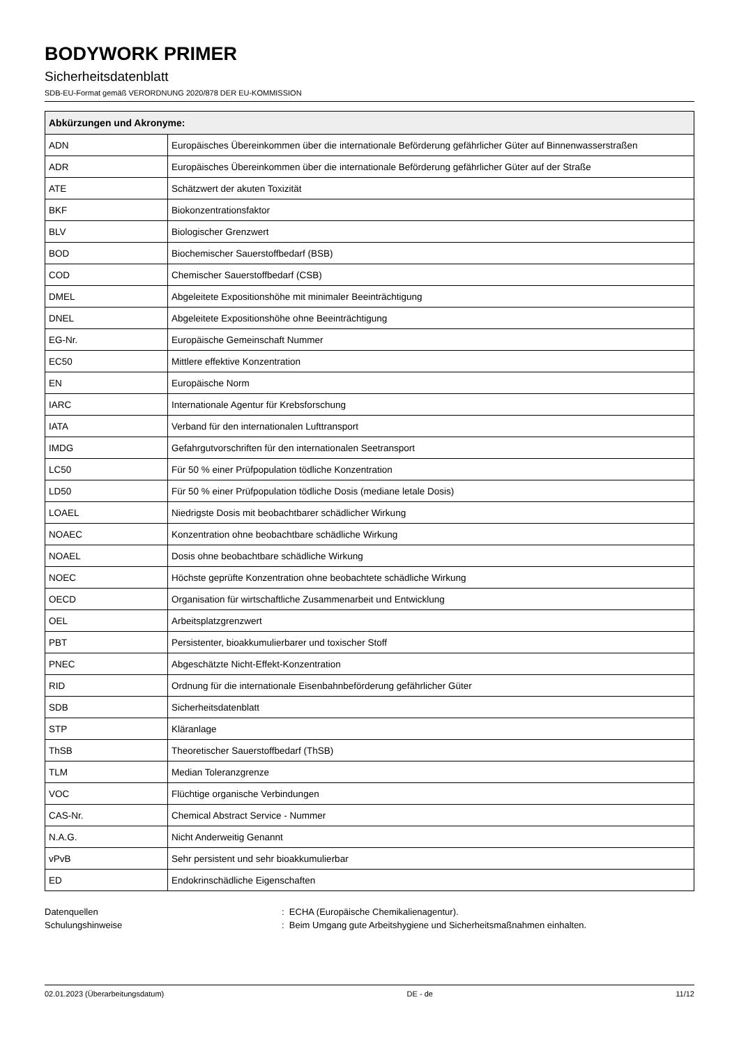BODYWORK PRIMER
Sicherheitsdatenblatt
SDB-EU-Format gemäß VERORDNUNG 2020/878 DER EU-KOMMISSION
| Abkürzungen und Akronyme: | |
| --- | --- |
| ADN | Europäisches Übereinkommen über die internationale Beförderung gefährlicher Güter auf Binnenwasserstraßen |
| ADR | Europäisches Übereinkommen über die internationale Beförderung gefährlicher Güter auf der Straße |
| ATE | Schätzwert der akuten Toxizität |
| BKF | Biokonzentrationsfaktor |
| BLV | Biologischer Grenzwert |
| BOD | Biochemischer Sauerstoffbedarf (BSB) |
| COD | Chemischer Sauerstoffbedarf (CSB) |
| DMEL | Abgeleitete Expositionshöhe mit minimaler Beeinträchtigung |
| DNEL | Abgeleitete Expositionshöhe ohne Beeinträchtigung |
| EG-Nr. | Europäische Gemeinschaft Nummer |
| EC50 | Mittlere effektive Konzentration |
| EN | Europäische Norm |
| IARC | Internationale Agentur für Krebsforschung |
| IATA | Verband für den internationalen Lufttransport |
| IMDG | Gefahrgutvorschriften für den internationalen Seetransport |
| LC50 | Für 50 % einer Prüfpopulation tödliche Konzentration |
| LD50 | Für 50 % einer Prüfpopulation tödliche Dosis (mediane letale Dosis) |
| LOAEL | Niedrigste Dosis mit beobachtbarer schädlicher Wirkung |
| NOAEC | Konzentration ohne beobachtbare schädliche Wirkung |
| NOAEL | Dosis ohne beobachtbare schädliche Wirkung |
| NOEC | Höchste geprüfte Konzentration ohne beobachtete schädliche Wirkung |
| OECD | Organisation für wirtschaftliche Zusammenarbeit und Entwicklung |
| OEL | Arbeitsplatzgrenzwert |
| PBT | Persistenter, bioakkumulierbarer und toxischer Stoff |
| PNEC | Abgeschätzte Nicht-Effekt-Konzentration |
| RID | Ordnung für die internationale Eisenbahnbeförderung gefährlicher Güter |
| SDB | Sicherheitsdatenblatt |
| STP | Kläranlage |
| ThSB | Theoretischer Sauerstoffbedarf (ThSB) |
| TLM | Median Toleranzgrenze |
| VOC | Flüchtige organische Verbindungen |
| CAS-Nr. | Chemical Abstract Service - Nummer |
| N.A.G. | Nicht Anderweitig Genannt |
| vPvB | Sehr persistent und sehr bioakkumulierbar |
| ED | Endokrinschädliche Eigenschaften |
Datenquellen
Schulungshinweise
: ECHA (Europäische Chemikalienagentur).
: Beim Umgang gute Arbeitshygiene und Sicherheitsmaßnahmen einhalten.
02.01.2023 (Überarbeitungsdatum) DE - de 11/12